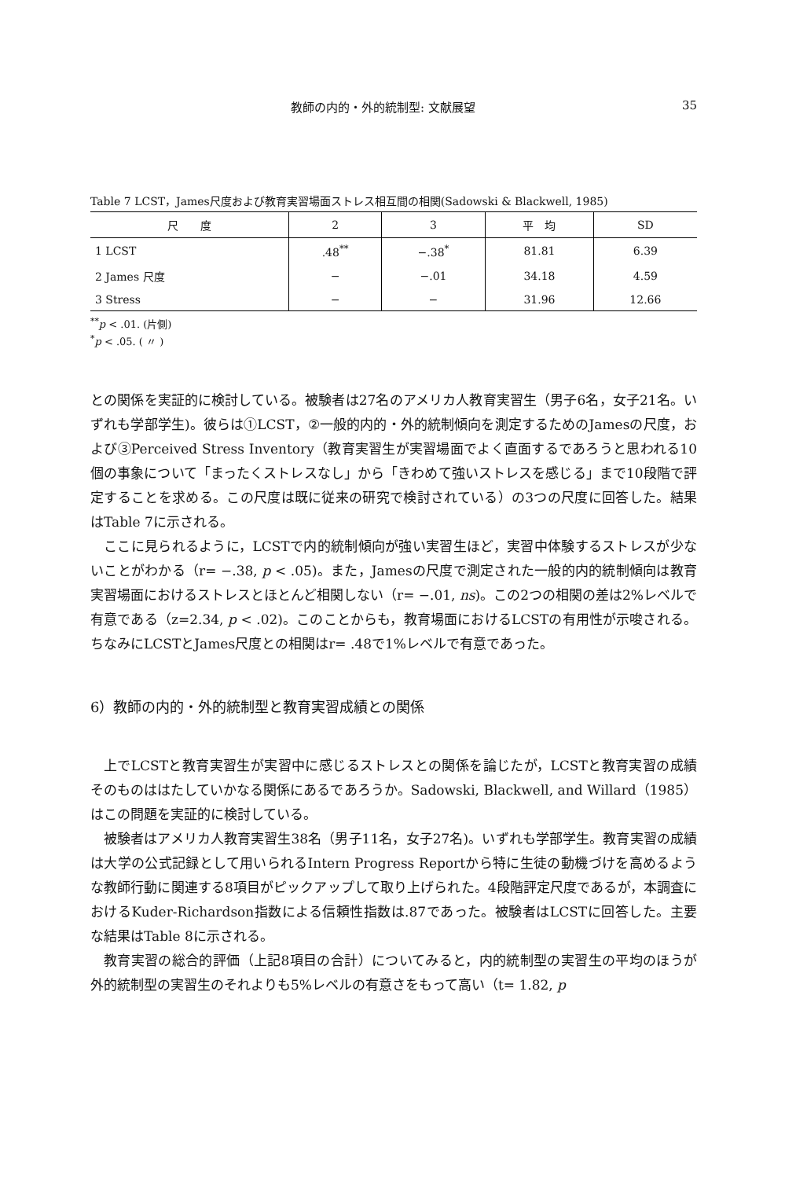教師の内的・外的統制型: 文献展望 35
Table 7 LCST，James尺度および教育実習場面ストレス相互間の相関(Sadowski & Blackwell, 1985)
| 尺 度 | 2 | 3 | 平 均 | SD |
| --- | --- | --- | --- | --- |
| 1 LCST | .48<sup>**</sup> | −.38<sup>*</sup> | 81.81 | 6.39 |
| 2 James 尺度 | − | −.01 | 34.18 | 4.59 |
| 3 Stress | − | − | 31.96 | 12.66 |
<sup>**</sup> p < .01. (片側)
<sup>*</sup> p < .05. ( 〃 )
との関係を実証的に検討している。被験者は27名のアメリカ人教育実習生（男子6名，女子21名。いずれも学部学生)。彼らは①LCST，②一般的内的・外的統制傾向を測定するためのJamesの尺度，および③Perceived Stress Inventory（教育実習生が実習場面でよく直面するであろうと思われる10個の事象について「まったくストレスなし」から「きわめて強いストレスを感じる」まで10段階で評定することを求める。この尺度は既に従来の研究で検討されている）の3つの尺度に回答した。結果はTable 7に示される。
ここに見られるように，LCSTで内的統制傾向が強い実習生ほど，実習中体験するストレスが少ないことがわかる（r= −.38, p < .05)。また，Jamesの尺度で測定された一般的内的統制傾向は教育実習場面におけるストレスとほとんど相関しない（r= −.01, ns)。この2つの相関の差は2%レベルで有意である（z=2.34, p < .02)。このことからも，教育場面におけるLCSTの有用性が示唆される。ちなみにLCSTとJames尺度との相関はr= .48で1%レベルで有意であった。
6）教師の内的・外的統制型と教育実習成績との関係
上でLCSTと教育実習生が実習中に感じるストレスとの関係を論じたが，LCSTと教育実習の成績そのものははたしていかなる関係にあるであろうか。Sadowski, Blackwell, and Willard（1985）はこの問題を実証的に検討している。
被験者はアメリカ人教育実習生38名（男子11名，女子27名)。いずれも学部学生。教育実習の成績は大学の公式記録として用いられるIntern Progress Reportから特に生徒の動機づけを高めるような教師行動に関連する8項目がピックアップして取り上げられた。4段階評定尺度であるが，本調査におけるKuder-Richardson指数による信頼性指数は.87であった。被験者はLCSTに回答した。主要な結果はTable 8に示される。
教育実習の総合的評価（上記8項目の合計）についてみると，内的統制型の実習生の平均のほうが外的統制型の実習生のそれよりも5%レベルの有意さをもって高い（t= 1.82, p